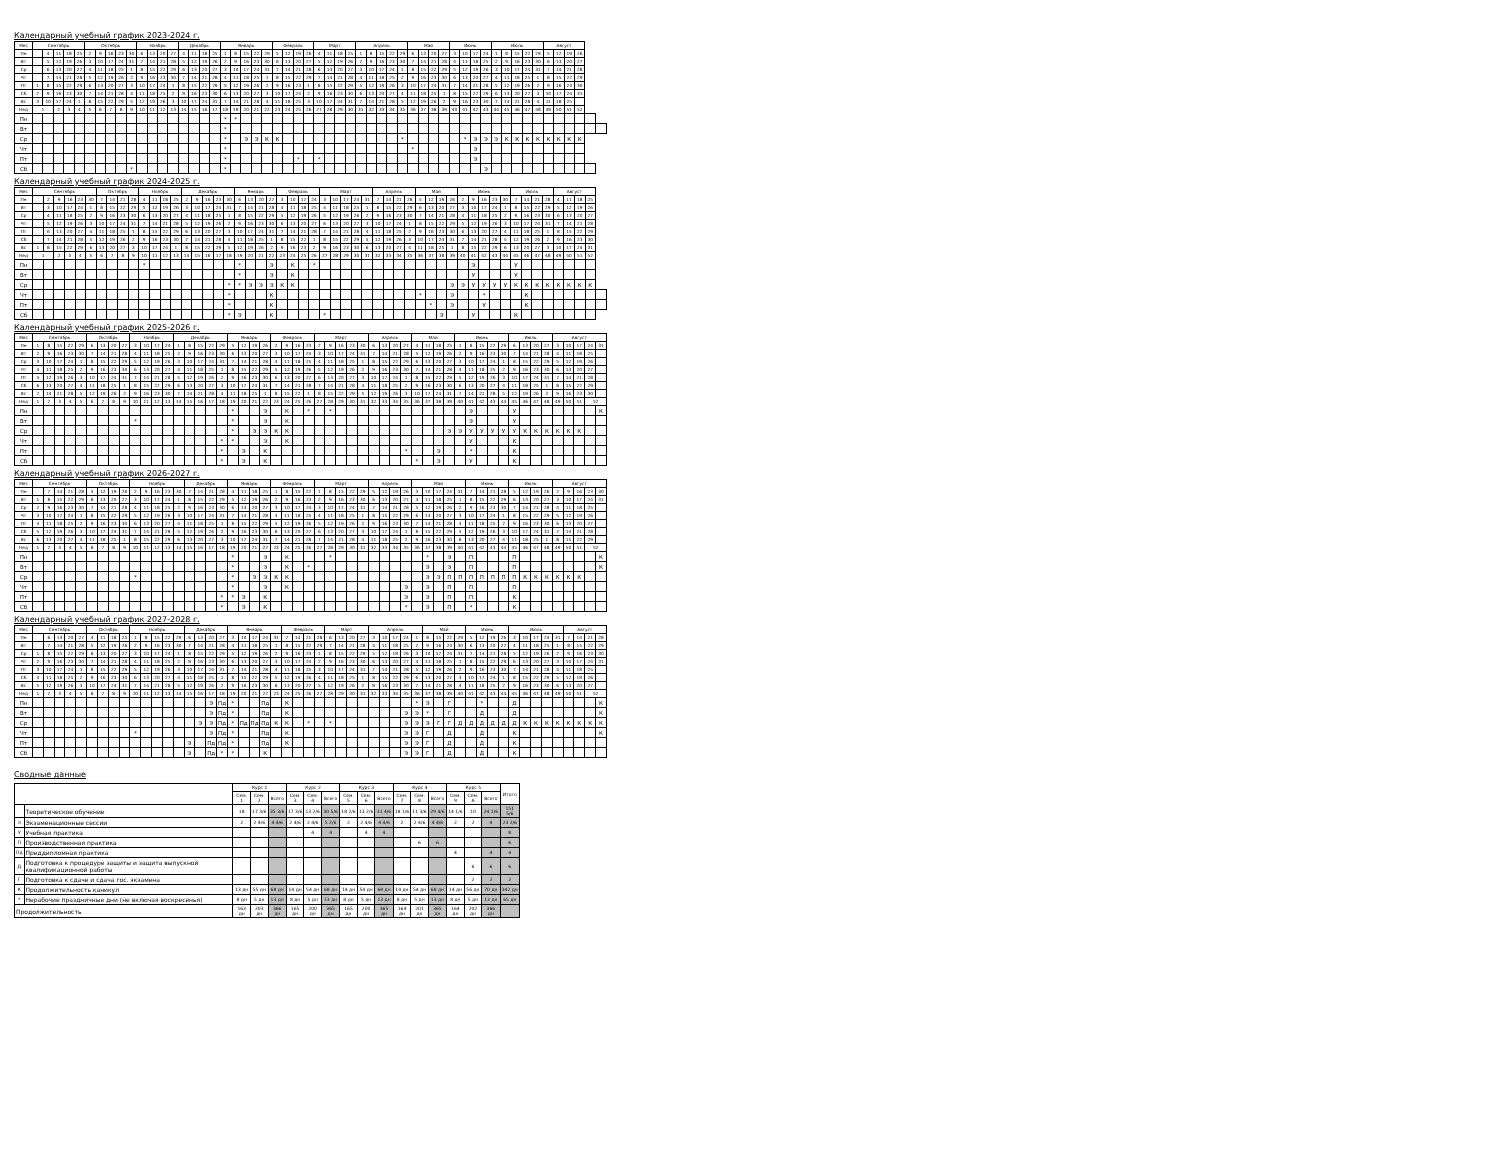Календарный учебный график 2023-2024 г.
| Мес | Сентябрь | | | | | Октябрь | | | | | Ноябрь | | | | Декабрь | | | | Январь | | | | | Февраль | | | | Март | | | | Апрель | | | | | Май | | | | Июнь | | | | Июль | | | | | Август | | | | | |
| --- | --- | --- | --- | --- | --- | --- | --- | --- | --- | --- | --- | --- | --- | --- | --- | --- | --- | --- | --- | --- | --- | --- | --- | --- | --- | --- | --- | --- | --- | --- | --- | --- | --- | --- | --- | --- | --- | --- | --- | --- | --- | --- | --- | --- | --- | --- | --- | --- | --- | --- | --- | --- | --- | --- | --- |
| Пн | | 4 | 11 | 18 | 25 | 2 | 9 | 16 | 23 | 30 | 6 | 13 | 20 | 27 | 4 | 11 | 18 | 25 | 1 | 8 | 15 | 22 | 29 | 5 | 12 | 19 | 26 | 4 | 11 | 18 | 25 | 1 | 8 | 15 | 22 | 29 | 6 | 13 | 20 | 27 | 3 | 10 | 17 | 24 | 1 | 8 | 15 | 22 | 29 | 5 | 12 | 19 | 26 | | |
| Вт | | 5 | 12 | 19 | 26 | 3 | 10 | 17 | 24 | 31 | 7 | 14 | 21 | 28 | 5 | 12 | 19 | 26 | 2 | 9 | 16 | 23 | 30 | 6 | 13 | 20 | 27 | 5 | 12 | 19 | 26 | 2 | 9 | 16 | 23 | 30 | 7 | 14 | 21 | 28 | 4 | 11 | 18 | 25 | 2 | 9 | 16 | 23 | 30 | 6 | 13 | 20 | 27 | | |
| Ср | | 6 | 13 | 20 | 27 | 4 | 11 | 18 | 25 | 1 | 8 | 15 | 22 | 29 | 6 | 13 | 20 | 27 | 3 | 10 | 17 | 24 | 31 | 7 | 14 | 21 | 28 | 6 | 13 | 20 | 27 | 3 | 10 | 17 | 24 | 1 | 8 | 15 | 22 | 29 | 5 | 12 | 19 | 26 | 3 | 10 | 17 | 24 | 31 | 7 | 14 | 21 | 28 | | |
| Чт | | 7 | 14 | 21 | 28 | 5 | 12 | 19 | 26 | 2 | 9 | 16 | 23 | 30 | 7 | 14 | 21 | 28 | 4 | 11 | 18 | 25 | 1 | 8 | 15 | 22 | 29 | 7 | 14 | 21 | 28 | 4 | 11 | 18 | 25 | 2 | 9 | 16 | 23 | 30 | 6 | 13 | 20 | 27 | 4 | 11 | 18 | 25 | 1 | 8 | 15 | 22 | 29 | | |
| Пт | 1 | 8 | 15 | 22 | 29 | 6 | 13 | 20 | 27 | 3 | 10 | 17 | 24 | 1 | 8 | 15 | 22 | 29 | 5 | 12 | 19 | 26 | 2 | 9 | 16 | 23 | 1 | 8 | 15 | 22 | 29 | 5 | 12 | 19 | 26 | 3 | 10 | 17 | 24 | 31 | 7 | 14 | 21 | 28 | 5 | 12 | 19 | 26 | 2 | 9 | 16 | 23 | 30 | | |
| Сб | 2 | 9 | 16 | 23 | 30 | 7 | 14 | 21 | 28 | 4 | 11 | 18 | 25 | 2 | 9 | 16 | 23 | 30 | 6 | 13 | 20 | 27 | 3 | 10 | 17 | 24 | 2 | 9 | 16 | 23 | 30 | 6 | 13 | 20 | 27 | 4 | 11 | 18 | 25 | 1 | 8 | 15 | 22 | 29 | 6 | 13 | 20 | 27 | 3 | 10 | 17 | 24 | 31 | | |
| Вс | 3 | 10 | 17 | 24 | 1 | 8 | 15 | 22 | 29 | 5 | 12 | 19 | 26 | 3 | 10 | 17 | 24 | 31 | 7 | 14 | 21 | 28 | 4 | 11 | 18 | 25 | 3 | 10 | 17 | 24 | 31 | 7 | 14 | 21 | 28 | 5 | 12 | 19 | 26 | 2 | 9 | 16 | 23 | 30 | 7 | 14 | 21 | 28 | 4 | 11 | 18 | 25 | | | |
| Нед | 1 | | 2 | 3 | 4 | 5 | 6 | 7 | 8 | 9 | 10 | 11 | 12 | 13 | 14 | 15 | 16 | 17 | 18 | 19 | 20 | 21 | 22 | 23 | 24 | 25 | 26 | 27 | 28 | 29 | 30 | 31 | 32 | 33 | 34 | 35 | 36 | 37 | 38 | 39 | 40 | 41 | 42 | 43 | 44 | 45 | 46 | 47 | 48 | 49 | 50 | 51 | 52 | | |
| Пн | | | | | | | | | | | | | | | | | | | * | * | | | | | | | | | | | | | | | | | | | | | | | | | | | | | | | | | | | |
| Вт | | | | | | | | | | | | | | | | | | | * | | | | | | | | | | | | | | | | | | | | | | | | | | | | | | | | | | | | |
| Ср | | | | | | | | | | | | | | | | | | | * | | Э | Э | К | К | | | | | | | | | | | | * | | | | | | * | Э | Э | Э | К | К | К | К | К | К | К | К | | |
| Чт | | | | | | | | | | | | | | | | | | | * | | | | | | | | | | | | | | | | | | * | | | | | | Э | | | | | | | | | | | | |
| Пт | | | | | | | | | | | | | | | | | | | * | | | | | | | * | | * | | | | | | | | | | | | | | | Э | | | | | | | | | | | | |
| Сб | | | | | | | | | | * | | | | | | | | | * | | | | | | | | | | | | | | | | | | | | | | | | | Э | | | | | | | | | | | |
Календарный учебный график 2024-2025 г.
| Мес | Сентябрь | | | | | | Октябрь | | | | Ноябрь | | | | Декабрь | | | | | Январь | | | | Февраль | | | | Март | | | | | Апрель | | | | Май | | | | Июнь | | | | | Июль | | | | Август | | | | |
| --- | --- | --- | --- | --- | --- | --- | --- | --- | --- | --- | --- | --- | --- | --- | --- | --- | --- | --- | --- | --- | --- | --- | --- | --- | --- | --- | --- | --- | --- | --- | --- | --- | --- | --- | --- | --- | --- | --- | --- | --- | --- | --- | --- | --- | --- | --- | --- | --- | --- | --- | --- | --- | --- | --- |
| Пн | | 2 | 9 | 16 | 23 | 30 | 7 | 14 | 21 | 28 | 4 | 11 | 18 | 25 | 2 | 9 | 16 | 23 | 30 | 6 | 13 | 20 | 27 | 3 | 10 | 17 | 24 | 3 | 10 | 17 | 24 | 31 | 7 | 14 | 21 | 28 | 5 | 12 | 19 | 26 | 2 | 9 | 16 | 23 | 30 | 7 | 14 | 21 | 28 | 4 | 11 | 18 | 25 | |
| Вт | | 3 | 10 | 17 | 24 | 1 | 8 | 15 | 22 | 29 | 5 | 12 | 19 | 26 | 3 | 10 | 17 | 24 | 31 | 7 | 14 | 21 | 28 | 4 | 11 | 18 | 25 | 4 | 11 | 18 | 25 | 1 | 8 | 15 | 22 | 29 | 6 | 13 | 20 | 27 | 3 | 10 | 17 | 24 | 1 | 8 | 15 | 22 | 29 | 5 | 12 | 19 | 26 | |
| Ср | | 4 | 11 | 18 | 25 | 2 | 9 | 16 | 23 | 30 | 6 | 13 | 20 | 27 | 4 | 11 | 18 | 25 | 1 | 8 | 15 | 22 | 29 | 5 | 12 | 19 | 26 | 5 | 12 | 19 | 26 | 2 | 9 | 16 | 23 | 30 | 7 | 14 | 21 | 28 | 4 | 11 | 18 | 25 | 2 | 9 | 16 | 23 | 30 | 6 | 13 | 20 | 27 | |
| Чт | | 5 | 12 | 19 | 26 | 3 | 10 | 17 | 24 | 31 | 7 | 14 | 21 | 28 | 5 | 12 | 19 | 26 | 2 | 9 | 16 | 23 | 30 | 6 | 13 | 20 | 27 | 6 | 13 | 20 | 27 | 3 | 10 | 17 | 24 | 1 | 8 | 15 | 22 | 29 | 5 | 12 | 19 | 26 | 3 | 10 | 17 | 24 | 31 | 7 | 14 | 21 | 28 | |
| Пт | | 6 | 13 | 20 | 27 | 4 | 11 | 18 | 25 | 1 | 8 | 15 | 22 | 29 | 6 | 13 | 20 | 27 | 3 | 10 | 17 | 24 | 31 | 7 | 14 | 21 | 28 | 7 | 14 | 21 | 28 | 4 | 11 | 18 | 25 | 2 | 9 | 16 | 23 | 30 | 6 | 13 | 20 | 27 | 4 | 11 | 18 | 25 | 1 | 8 | 15 | 22 | 29 | |
| Сб | | 7 | 14 | 21 | 28 | 5 | 12 | 19 | 26 | 2 | 9 | 16 | 23 | 30 | 7 | 14 | 21 | 28 | 4 | 11 | 18 | 25 | 1 | 8 | 15 | 22 | 1 | 8 | 15 | 22 | 29 | 5 | 12 | 19 | 26 | 3 | 10 | 17 | 24 | 31 | 7 | 14 | 21 | 28 | 5 | 12 | 19 | 26 | 2 | 9 | 16 | 23 | 30 | |
| Вс | 1 | 8 | 15 | 22 | 29 | 6 | 13 | 20 | 27 | 3 | 10 | 17 | 24 | 1 | 8 | 15 | 22 | 29 | 5 | 12 | 19 | 26 | 2 | 9 | 16 | 23 | 2 | 9 | 16 | 23 | 30 | 6 | 13 | 20 | 27 | 4 | 11 | 18 | 25 | 1 | 8 | 15 | 22 | 29 | 6 | 13 | 20 | 27 | 3 | 10 | 17 | 24 | 31 | |
| Нед | 1 | | 2 | 3 | 4 | 5 | 6 | 7 | 8 | 9 | 10 | 11 | 12 | 13 | 14 | 15 | 16 | 17 | 18 | 19 | 20 | 21 | 22 | 23 | 24 | 25 | 26 | 27 | 28 | 29 | 30 | 31 | 32 | 33 | 34 | 35 | 36 | 37 | 38 | 39 | 40 | 41 | 42 | 43 | 44 | 45 | 46 | 47 | 48 | 49 | 50 | 51 | 52 | |
| Пн | | | | | | | | | | | * | | | | | | | | | * | | | Э | | К | | * | | | | | | | | | | | | | | | Э | | | | У | | | | | | | | |
| Вт | | | | | | | | | | | | | | | | | | | | * | | | Э | | К | | | | | | | | | | | | | | | | | У | | | | У | | | | | | | | |
| Ср | | | | | | | | | | | | | | | | | | | * | * | Э | Э | Э | К | К | | | | | | | | | | | | | | | Э | Э | У | У | У | У | К | К | К | К | К | К | К | К | |
| Чт | | | | | | | | | | | | | | | | | | | * | | | | К | | | | | | | | | | | | | | * | | | Э | | | * | | | | К | | | | | | | |
| Пт | | | | | | | | | | | | | | | | | | | * | | | | К | | | | | | | | | | | | | | | * | | Э | | | У | | | | К | | | | | | | |
| Сб | | | | | | | | | | | | | | | | | | | * | Э | | | К | | | | | * | | | | | | | | | | | Э | | | У | | | | К | | | | | | | | |
Календарный учебный график 2025-2026 г.
| Мес | Сентябрь | | | | | Октябрь | | | | Ноябрь | | | | Декабрь | | | | | Январь | | | | Февраль | | | | Март | | | | | Апрель | | | | Май | | | | Июнь | | | | | Июль | | | | Август | | | | |
| --- | --- | --- | --- | --- | --- | --- | --- | --- | --- | --- | --- | --- | --- | --- | --- | --- | --- | --- | --- | --- | --- | --- | --- | --- | --- | --- | --- | --- | --- | --- | --- | --- | --- | --- | --- | --- | --- | --- | --- | --- | --- | --- | --- | --- | --- | --- | --- | --- | --- | --- | --- | --- | --- |
| Пн | 1 | 8 | 15 | 22 | 29 | 6 | 13 | 20 | 27 | 3 | 10 | 17 | 24 | 1 | 8 | 15 | 22 | 29 | 5 | 12 | 19 | 26 | 2 | 9 | 16 | 23 | 2 | 9 | 16 | 23 | 30 | 6 | 13 | 20 | 27 | 4 | 11 | 18 | 25 | 1 | 8 | 15 | 22 | 29 | 6 | 13 | 20 | 27 | 3 | 10 | 17 | 24 | 31 |
| Вт | 2 | 9 | 16 | 23 | 30 | 7 | 14 | 21 | 28 | 4 | 11 | 18 | 25 | 2 | 9 | 16 | 23 | 30 | 6 | 13 | 20 | 27 | 3 | 10 | 17 | 24 | 3 | 10 | 17 | 24 | 31 | 7 | 14 | 21 | 28 | 5 | 12 | 19 | 26 | 2 | 9 | 16 | 23 | 30 | 7 | 14 | 21 | 28 | 4 | 11 | 18 | 25 | |
| Ср | 3 | 10 | 17 | 24 | 1 | 8 | 15 | 22 | 29 | 5 | 12 | 19 | 26 | 3 | 10 | 17 | 24 | 31 | 7 | 14 | 21 | 28 | 4 | 11 | 18 | 25 | 4 | 11 | 18 | 25 | 1 | 8 | 15 | 22 | 29 | 6 | 13 | 20 | 27 | 3 | 10 | 17 | 24 | 1 | 8 | 15 | 22 | 29 | 5 | 12 | 19 | 26 | |
| Чт | 4 | 11 | 18 | 25 | 2 | 9 | 16 | 23 | 30 | 6 | 13 | 20 | 27 | 4 | 11 | 18 | 25 | 1 | 8 | 15 | 22 | 29 | 5 | 12 | 19 | 26 | 5 | 12 | 19 | 26 | 2 | 9 | 16 | 23 | 30 | 7 | 14 | 21 | 28 | 4 | 11 | 18 | 25 | 2 | 9 | 16 | 23 | 30 | 6 | 13 | 20 | 27 | |
| Пт | 5 | 12 | 19 | 26 | 3 | 10 | 17 | 24 | 31 | 7 | 14 | 21 | 28 | 5 | 12 | 19 | 26 | 2 | 9 | 16 | 23 | 30 | 6 | 13 | 20 | 27 | 6 | 13 | 20 | 27 | 3 | 10 | 17 | 24 | 1 | 8 | 15 | 22 | 29 | 5 | 12 | 19 | 26 | 3 | 10 | 17 | 24 | 31 | 7 | 14 | 21 | 28 | |
| Сб | 6 | 13 | 20 | 27 | 4 | 11 | 18 | 25 | 1 | 8 | 15 | 22 | 29 | 6 | 13 | 20 | 27 | 3 | 10 | 17 | 24 | 31 | 7 | 14 | 21 | 28 | 7 | 14 | 21 | 28 | 4 | 11 | 18 | 25 | 2 | 9 | 16 | 23 | 30 | 6 | 13 | 20 | 27 | 4 | 11 | 18 | 25 | 1 | 8 | 15 | 22 | 29 | |
| Вс | 7 | 14 | 21 | 28 | 5 | 12 | 19 | 26 | 2 | 9 | 16 | 23 | 30 | 7 | 14 | 21 | 28 | 4 | 11 | 18 | 25 | 1 | 8 | 15 | 22 | 1 | 8 | 15 | 22 | 29 | 5 | 12 | 19 | 26 | 3 | 10 | 17 | 24 | 31 | 7 | 14 | 21 | 28 | 5 | 12 | 19 | 26 | 2 | 9 | 16 | 23 | 30 | |
| Нед | 1 | 2 | 3 | 4 | 5 | 6 | 7 | 8 | 9 | 10 | 11 | 12 | 13 | 14 | 15 | 16 | 17 | 18 | 19 | 20 | 21 | 22 | 23 | 24 | 25 | 26 | 27 | 28 | 29 | 30 | 31 | 32 | 33 | 34 | 35 | 36 | 37 | 38 | 39 | 40 | 41 | 42 | 43 | 44 | 45 | 46 | 47 | 48 | 49 | 50 | 51 | 52 | |
| Пн | | | | | | | | | | | | | | | | | | | * | | | Э | | К | | * | | * | | | | | | | | | | | | | Э | | | | У | | | | | | | | К |
| Вт | | | | | | | | | | * | | | | | | | | | * | | | Э | | К | | | | | | | | | | | | | | | | | Э | | | | У | | | | | | | | |
| Ср | | | | | | | | | | | | | | | | | | | * | | Э | Э | К | К | | | | | | | | | | | | | | | Э | Э | У | У | У | У | У | К | К | К | К | К | К | | |
| Чт | | | | | | | | | | | | | | | | | | * | * | | | Э | | К | | | | | | | | | | | | | | | | | У | | | | К | | | | | | | | |
| Пт | | | | | | | | | | | | | | | | | | * | | Э | | К | | | | | | | | | | | | | * | | | Э | | | * | | | | К | | | | | | | | |
| Сб | | | | | | | | | | | | | | | | | | * | | Э | | К | | | | | | | | | | | | | | * | | Э | | | У | | | | К | | | | | | | | |
Календарный учебный график 2026-2027 г.
| Мес | Сентябрь | | | | | Октябрь | | | | Ноябрь | | | | | Декабрь | | | | Январь | | | | Февраль | | | | Март | | | | | Апрель | | | | Май | | | | | Июнь | | | | Июль | | | | Август | | | | |
| --- | --- | --- | --- | --- | --- | --- | --- | --- | --- | --- | --- | --- | --- | --- | --- | --- | --- | --- | --- | --- | --- | --- | --- | --- | --- | --- | --- | --- | --- | --- | --- | --- | --- | --- | --- | --- | --- | --- | --- | --- | --- | --- | --- | --- | --- | --- | --- | --- | --- | --- | --- | --- | --- |
| Пн | | 7 | 14 | 21 | 28 | 5 | 12 | 19 | 26 | 2 | 9 | 16 | 23 | 30 | 7 | 14 | 21 | 28 | 4 | 11 | 18 | 25 | 1 | 8 | 15 | 22 | 1 | 8 | 15 | 22 | 29 | 5 | 12 | 19 | 26 | 3 | 10 | 17 | 24 | 31 | 7 | 14 | 21 | 28 | 5 | 12 | 19 | 26 | 2 | 9 | 16 | 23 | 30 |
| Вт | 1 | 8 | 15 | 22 | 29 | 6 | 13 | 20 | 27 | 3 | 10 | 17 | 24 | 1 | 8 | 15 | 22 | 29 | 5 | 12 | 19 | 26 | 2 | 9 | 16 | 23 | 2 | 9 | 16 | 23 | 30 | 6 | 13 | 20 | 27 | 4 | 11 | 18 | 25 | 1 | 8 | 15 | 22 | 29 | 6 | 13 | 20 | 27 | 3 | 10 | 17 | 24 | 31 |
| Ср | 2 | 9 | 16 | 23 | 30 | 7 | 14 | 21 | 28 | 4 | 11 | 18 | 25 | 2 | 9 | 16 | 23 | 30 | 6 | 13 | 20 | 27 | 3 | 10 | 17 | 24 | 3 | 10 | 17 | 24 | 31 | 7 | 14 | 21 | 28 | 5 | 12 | 19 | 26 | 2 | 9 | 16 | 23 | 30 | 7 | 14 | 21 | 28 | 4 | 11 | 18 | 25 | |
| Чт | 3 | 10 | 17 | 24 | 1 | 8 | 15 | 22 | 29 | 5 | 12 | 19 | 26 | 3 | 10 | 17 | 24 | 31 | 7 | 14 | 21 | 28 | 4 | 11 | 18 | 25 | 4 | 11 | 18 | 25 | 1 | 8 | 15 | 22 | 29 | 6 | 13 | 20 | 27 | 3 | 10 | 17 | 24 | 1 | 8 | 15 | 22 | 29 | 5 | 12 | 19 | 26 | |
| Пт | 4 | 11 | 18 | 25 | 2 | 9 | 16 | 23 | 30 | 6 | 13 | 20 | 27 | 4 | 11 | 18 | 25 | 1 | 8 | 15 | 22 | 29 | 5 | 12 | 19 | 26 | 5 | 12 | 19 | 26 | 2 | 9 | 16 | 23 | 30 | 7 | 14 | 21 | 28 | 4 | 11 | 18 | 25 | 2 | 9 | 16 | 23 | 30 | 6 | 13 | 20 | 27 | |
| Сб | 5 | 12 | 19 | 26 | 3 | 10 | 17 | 24 | 31 | 7 | 14 | 21 | 28 | 5 | 12 | 19 | 26 | 2 | 9 | 16 | 23 | 30 | 6 | 13 | 20 | 27 | 6 | 13 | 20 | 27 | 3 | 10 | 17 | 24 | 1 | 8 | 15 | 22 | 29 | 5 | 12 | 19 | 26 | 3 | 10 | 17 | 24 | 31 | 7 | 14 | 21 | 28 | |
| Вс | 6 | 13 | 20 | 27 | 4 | 11 | 18 | 25 | 1 | 8 | 15 | 22 | 29 | 6 | 13 | 20 | 27 | 3 | 10 | 17 | 24 | 31 | 7 | 14 | 21 | 28 | 7 | 14 | 21 | 28 | 4 | 11 | 18 | 25 | 2 | 9 | 16 | 23 | 30 | 6 | 13 | 20 | 27 | 4 | 11 | 18 | 25 | 1 | 8 | 15 | 22 | 29 | |
| Нед | 1 | 2 | 3 | 4 | 5 | 6 | 7 | 8 | 9 | 10 | 11 | 12 | 13 | 14 | 15 | 16 | 17 | 18 | 19 | 20 | 21 | 22 | 23 | 24 | 25 | 26 | 27 | 28 | 29 | 30 | 31 | 32 | 33 | 34 | 35 | 36 | 37 | 38 | 39 | 40 | 41 | 42 | 43 | 44 | 45 | 46 | 47 | 48 | 49 | 50 | 51 | 52 | |
| Пн | | | | | | | | | | | | | | | | | | | * | | | Э | | К | | | | * | | | | | | | | | * | | Э | | П | | | | П | | | | | | | | К |
| Вт | | | | | | | | | | | | | | | | | | | * | | | Э | | К | | * | | | | | | | | | | | Э | | Э | | П | | | | П | | | | | | | | К |
| Ср | | | | | | | | | | * | | | | | | | | | * | | Э | Э | К | К | | | | | | | | | | | | | Э | Э | П | П | П | П | П | П | П | К | К | К | К | К | К | | |
| Чт | | | | | | | | | | | | | | | | | | | * | | | Э | | К | | | | | | | | | | | Э | | Э | | П | | П | | | | П | | | | | | | | |
| Пт | | | | | | | | | | | | | | | | | | * | * | Э | | К | | | | | | | | | | | | | Э | | Э | | П | | П | | | | К | | | | | | | | |
| Сб | | | | | | | | | | | | | | | | | | * | | Э | | К | | | | | | | | | | | | | * | | Э | | П | | * | | | | К | | | | | | | | |
Календарный учебный график 2027-2028 г.
| Мес | Сентябрь | | | | | Октябрь | | | | Ноябрь | | | | | Декабрь | | | | Январь | | | | | Февраль | | | | Март | | | | Апрель | | | | | Май | | | | Июнь | | | | Июль | | | | | Август | | | |
| --- | --- | --- | --- | --- | --- | --- | --- | --- | --- | --- | --- | --- | --- | --- | --- | --- | --- | --- | --- | --- | --- | --- | --- | --- | --- | --- | --- | --- | --- | --- | --- | --- | --- | --- | --- | --- | --- | --- | --- | --- | --- | --- | --- | --- | --- | --- | --- | --- | --- | --- | --- | --- | --- |
| Пн | | 6 | 13 | 20 | 27 | 4 | 11 | 18 | 25 | 1 | 8 | 15 | 22 | 29 | 6 | 13 | 20 | 27 | 3 | 10 | 17 | 24 | 31 | 7 | 14 | 21 | 28 | 6 | 13 | 20 | 27 | 3 | 10 | 17 | 24 | 1 | 8 | 15 | 22 | 29 | 5 | 12 | 19 | 26 | 3 | 10 | 17 | 24 | 31 | 7 | 14 | 21 | 28 |
| Вт | | 7 | 14 | 21 | 28 | 5 | 12 | 19 | 26 | 2 | 9 | 16 | 23 | 30 | 7 | 14 | 21 | 28 | 4 | 11 | 18 | 25 | 1 | 8 | 15 | 22 | 29 | 7 | 14 | 21 | 28 | 4 | 11 | 18 | 25 | 2 | 9 | 16 | 23 | 30 | 6 | 13 | 20 | 27 | 4 | 11 | 18 | 25 | 1 | 8 | 15 | 22 | 29 |
| Ср | 1 | 8 | 15 | 22 | 29 | 6 | 13 | 20 | 27 | 3 | 10 | 17 | 24 | 1 | 8 | 15 | 22 | 29 | 5 | 12 | 19 | 26 | 2 | 9 | 16 | 23 | 1 | 8 | 15 | 22 | 29 | 5 | 12 | 19 | 26 | 3 | 10 | 17 | 24 | 31 | 7 | 14 | 21 | 28 | 5 | 12 | 19 | 26 | 2 | 9 | 16 | 23 | 30 |
| Чт | 2 | 9 | 16 | 23 | 30 | 7 | 14 | 21 | 28 | 4 | 11 | 18 | 25 | 2 | 9 | 16 | 23 | 30 | 6 | 13 | 20 | 27 | 3 | 10 | 17 | 24 | 2 | 9 | 16 | 23 | 30 | 6 | 13 | 20 | 27 | 4 | 11 | 18 | 25 | 1 | 8 | 15 | 22 | 29 | 6 | 13 | 20 | 27 | 3 | 10 | 17 | 24 | 31 |
| Пт | 3 | 10 | 17 | 24 | 1 | 8 | 15 | 22 | 29 | 5 | 12 | 19 | 26 | 3 | 10 | 17 | 24 | 31 | 7 | 14 | 21 | 28 | 4 | 11 | 18 | 25 | 3 | 10 | 17 | 24 | 31 | 7 | 14 | 21 | 28 | 5 | 12 | 19 | 26 | 2 | 9 | 16 | 23 | 30 | 7 | 14 | 21 | 28 | 4 | 11 | 18 | 25 | |
| Сб | 4 | 11 | 18 | 25 | 2 | 9 | 16 | 23 | 30 | 6 | 13 | 20 | 27 | 4 | 11 | 18 | 25 | 1 | 8 | 15 | 22 | 29 | 5 | 12 | 19 | 26 | 4 | 11 | 18 | 25 | 1 | 8 | 15 | 22 | 29 | 6 | 13 | 20 | 27 | 3 | 10 | 17 | 24 | 1 | 8 | 15 | 22 | 29 | 5 | 12 | 19 | 26 | |
| Вс | 5 | 12 | 19 | 26 | 3 | 10 | 17 | 24 | 31 | 7 | 14 | 21 | 28 | 5 | 12 | 19 | 26 | 2 | 9 | 16 | 23 | 30 | 6 | 13 | 20 | 27 | 5 | 12 | 19 | 26 | 2 | 9 | 16 | 23 | 30 | 7 | 14 | 21 | 28 | 4 | 11 | 18 | 25 | 2 | 9 | 16 | 23 | 30 | 6 | 13 | 20 | 27 | |
| Нед | 1 | 2 | 3 | 4 | 5 | 6 | 7 | 8 | 9 | 10 | 11 | 12 | 13 | 14 | 15 | 16 | 17 | 18 | 19 | 20 | 21 | 22 | 23 | 24 | 25 | 26 | 27 | 28 | 29 | 30 | 31 | 32 | 33 | 34 | 35 | 36 | 37 | 38 | 39 | 40 | 41 | 42 | 43 | 44 | 45 | 46 | 47 | 48 | 49 | 50 | 51 | 52 | |
| Пн | | | | | | | | | | | | | | | | | Э | Пд | * | | | Пд | | К | | | | | | | | | | | | * | Э | | Г | | | * | | | Д | | | | | | | | К |
| Вт | | | | | | | | | | | | | | | | | Э | Пд | * | | | Пд | | К | | | | | | | | | | | Э | Э | * | | Г | | | Д | | | Д | | | | | | | | К |
| Ср | | | | | | | | | | | | | | | | Э | Э | Пд | * | Пд | Пд | Пд | К | К | | * | | * | | | | | | | Э | Э | Э | Г | Г | Д | Д | Д | Д | Д | Д | К | К | К | К | К | К | К | К |
| Чт | | | | | | | | | | * | | | | | | | Э | Пд | * | | | Пд | | К | | | | | | | | | | | Э | Э | Г | | Д | | | Д | | | К | | | | | | | | К |
| Пт | | | | | | | | | | | | | | | Э | | Пд | Пд | * | | | Пд | | К | | | | | | | | | | | Э | Э | Г | | Д | | | Д | | | К | | | | | | | | |
| Сб | | | | | | | | | | | | | | | Э | | Пд | * | * | | | К | | | | | | | | | | | | | Э | Э | Г | | Д | | | Д | | | К | | | | | | | | |
Сводные данные
| | | Курс 1 | | | Курс 2 | | | Курс 3 | | | Курс 4 | | | Курс 5 | | | Итого |
| --- | --- | --- | --- | --- | --- | --- | --- | --- | --- | --- | --- | --- | --- | --- | --- | --- | --- |
| | | Сем. 1 | Сем. 2 | Всего | Сем. 3 | Сем. 4 | Всего | Сем. 5 | Сем. 6 | Всего | Сем. 7 | Сем. 8 | Всего | Сем. 9 | Сем. A | Всего | |
| | Теоретическое обучение | 18 | 17 3/6 | 35 3/6 | 17 3/6 | 13 2/6 | 30 5/6 | 18 2/6 | 13 2/6 | 31 4/6 | 18 1/6 | 11 3/6 | 29 4/6 | 14 1/6 | 10 | 24 1/6 | 151 5/6 |
| Э | Экзаменационные сессии | 2 | 2 4/6 | 4 4/6 | 2 4/6 | 2 4/6 | 5 2/6 | 2 | 2 4/6 | 4 4/6 | 2 | 2 4/6 | 4 4/6 | 2 | 2 | 4 | 23 2/6 |
| У | Учебная практика | | | | | 4 | 4 | | 4 | 4 | | | | | | | 8 |
| П | Производственная практика | | | | | | | | | | | 6 | 6 | | | | 6 |
| Пд | Преддипломная практика | | | | | | | | | | | | | 4 | | 4 | 4 |
| Д | Подготовка к процедуре защиты и защита выпускной квалификационной работы | | | | | | | | | | | | | | 6 | 6 | 6 |
| Г | Подготовка к сдаче и сдача гос. экзамена | | | | | | | | | | | | | | 2 | 2 | 2 |
| К | Продолжительность каникул | 13 дн | 55 дн | 68 дн | 14 дн | 54 дн | 68 дн | 14 дн | 54 дн | 68 дн | 14 дн | 54 дн | 68 дн | 14 дн | 56 дн | 70 дн | 342 дн |
| * | Нерабочие праздничные дни (не включая воскресенья) | 8 дн | 5 дн | 13 дн | 8 дн | 5 дн | 13 дн | 8 дн | 5 дн | 13 дн | 8 дн | 5 дн | 13 дн | 8 дн | 5 дн | 13 дн | 65 дн |
| Продолжительность | | 163 дн | 203 дн | 366 дн | 165 дн | 200 дн | 365 дн | 165 дн | 200 дн | 365 дн | 164 дн | 201 дн | 365 дн | 164 дн | 202 дн | 366 дн | |